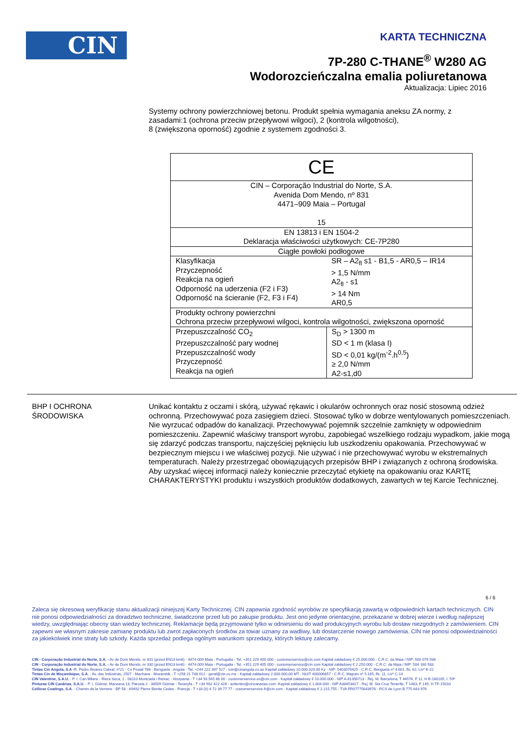CIN
KARTA TECHNICZNA
7P-280 C-THANE<sup>®</sup> W280 AG
Wodorozcieńczalna emalia poliuretanowa
Aktualizacja: Lipiec 2016
Systemy ochrony powierzchniowej betonu. Produkt spełnia wymagania aneksu ZA normy, z zasadami:1 (ochrona przeciw przepływowi wilgoci), 2 (kontrola wilgotności),
8 (zwiększona oporność) zgodnie z systemem zgodności 3.
| CE | |
| CIN – Corporação Industrial do Norte, S.A. Avenida Dom Mendo, nº 831 4471–909 Maia – Portugal 15 | |
| EN 13813 i EN 1504-2 Deklaracja właściwości użytkowych: CE-7P280 | |
| Ciągłe powłoki podłogowe | |
| Klasyfikacja Przyczepność Reakcja na ogień Odporność na uderzenia (F2 i F3) Odporność na ścieranie (F2, F3 i F4) | SR – A2<sub>fl</sub> s1 - B1,5 - AR0,5 – IR14 > 1,5 N/mm A2<sub>fl</sub> - s1 > 14 Nm AR0,5 |
| Produkty ochrony powierzchni Ochrona przeciw przepływowi wilgoci, kontrola wilgotności, zwiększona oporność | |
| Przepuszczalność CO<sub>2</sub> Przepuszczalność pary wodnej Przepuszczalność wody Przyczepność Reakcja na ogień | S<sub>D</sub> > 1300 m SD < 1 m (klasa I) SD < 0,01 kg/(m<sup>-2</sup>.h<sup>0,5</sup>) ≥ 2,0 N/mm A2-s1,d0 |
BHP I OCHRONA
ŚRODOWISKA
Unikać kontaktu z oczami i skórą, używać rękawic i okularów ochronnych oraz nosić stosowną odzież ochronną. Przechowywać poza zasięgiem dzieci. Stosować tylko w dobrze wentylowanych pomieszczeniach. Nie wyrzucać odpadów do kanalizacji. Przechowywać pojemnik szczelnie zamknięty w odpowiednim pomieszczeniu. Zapewnić właściwy transport wyrobu, zapobiegać wszelkiego rodzaju wypadkom, jakie mogą się zdarzyć podczas transportu, najczęściej pęknięciu lub uszkodzeniu opakowania. Przechowywać w bezpiecznym miejscu i we właściwej pozycji. Nie używać i nie przechowywać wyrobu w ekstremalnych temperaturach. Należy przestrzegać obowiązujących przepisów BHP i związanych z ochroną środowiska.
Aby uzyskać więcej informacji należy koniecznie przeczytać etykietę na opakowaniu oraz KARTĘ CHARAKTERYSTYKI produktu i wszystkich produktów dodatkowych, zawartych w tej Karcie Technicznej.
6 / 6
Zaleca się okresową weryfikację stanu aktualizacji niniejszej Karty Technicznej. CIN zapewnia zgodność wyrobów ze specyfikacją zawartą w odpowiednich kartach technicznych. CIN nie ponosi odpowiedzialności za doradztwo techniczne, świadczone przed lub po zakupie produktu. Jest ono jedynie orientacyjne, przekazane w dobrej wierze i według najlepszej wiedzy, uwzględniając obecny stan wiedzy technicznej. Reklamacje będą przyjmowane tylko w odniesieniu do wad produkcyjnych wyrobu lub dostaw niezgodnych z zamówieniem. CIN zapewni we własnym zakresie zamianę produktu lub zwrot zapłaconych środków za towar uznany za wadliwy, lub dostarczenie nowego zamówienia. CIN nie ponosi odpowiedzialności za jakiekolwiek inne straty lub szkody. Każda sprzedaż podlega ogólnym warunkom sprzedaży, których lekturę zalecamy.
CIN - Corporação Industrial do Norte, S.A. - Av de Dom Mendo, nr 831 (przed EN13 km6) - 4474-009 Maia - Portugalia - Tel. +351 229 405 000 - customerservice@cin.com Kapitał zakładowy € 25.000.000 - C.R.C. da Maia / NIP: 500 076 936
CIN - Corporação Industrial do Norte, S.A. - Av de Dom Mendo, nr 330 (przed EN13 km6) - 4474-009 Maia - Portugalia - Tel. +351 229 405 000 - customerservice@cin.com Kapitał zakładowy € 2.250.000 - C.R.C. da Maia / NIP: 504 160 583
Tintas Cin Angola, S.A -R. Pedro Álvares Cabral, nº21 - Cx Postal 788 - Benguela - Angola - Tel. +244 222 397 527 - tcin@cinangola.co.ao Kapitał zakładowy 10.000.320,00 Kz - NIP: 5403076425 - C.R.C. Benguela nº 4.601, fls. 62, Livº E-22
Tintas Cin de Moçambique, S.A. - Av. das Indústrias, 2507 - Machava - Mozambik - T +258 21 748 012 - geral@cin.co.mz - Kapitał zakładowy 2.000.000,00 MT - NUIT 400006857 - C.R.C. Maputo nº 5.165, fls. 11, Livº C-14
CIN Valentine, S.A.U. - P. I. Can Milans - Riera Seca, 1 - 08110 Montcada i Reixac - Hiszpania - T +34 93 565 66 00 - customerservice.es@cin.com - Kapitał zakładowy € 10.000.000 - NIP A-61356713 - Rej. M. Barcelona, T 44576, F 11, H B-160105, I. 59ª
Pinturas CIN Canárias, S.A.U. - P. I. Güimar, Manzana 13, Parcela 2 - 38509 Güimar - Teneryfa - T +34 902 422 428 - aclientes@cincanarias.com -Kapitał zakładowy € 1.804.000 - NIP A38453817 - Rej. M. Sta Cruz Tenerife, T 1483, F 149, H TF-15033
Celliose Coatings, S.A. - Chemin de la Verrerie - BP 58 - 69492 Pierre Bénite Cedex - Francja - T +33 (0) 4 72 39 77 77 - customerservice.fr@cin.com - Kapitał zakładowy € 2.215.755 - TVA FR07775643976 - RCS de Lyon B 775 643 976